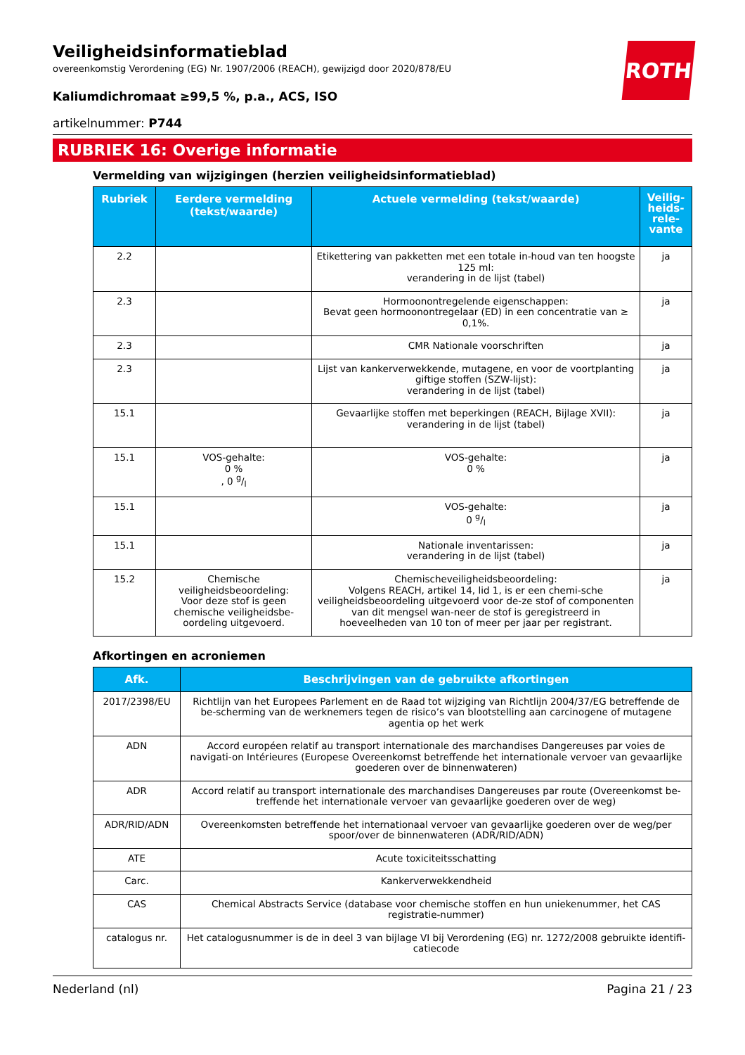ROTH
Veiligheidsinformatieblad
overeenkomstig Verordening (EG) Nr. 1907/2006 (REACH), gewijzigd door 2020/878/EU
Kaliumdichromaat ≥99,5 %, p.a., ACS, ISO
artikelnummer: P744
RUBRIEK 16: Overige informatie
Vermelding van wijzigingen (herzien veiligheidsinformatieblad)
| Rubriek | Eerdere vermelding (tekst/waarde) | Actuele vermelding (tekst/waarde) | Veilig-heids-rele-vante |
| --- | --- | --- | --- |
| 2.2 | | Etikettering van pakketten met een totale in-houd van ten hoogste 125 ml: verandering in de lijst (tabel) | ja |
| 2.3 | | Hormoonontregelende eigenschappen: Bevat geen hormoonontregelaar (ED) in een concentratie van ≥ 0,1%. | ja |
| 2.3 | | CMR Nationale voorschriften | ja |
| 2.3 | | Lijst van kankerverwekkende, mutagene, en voor de voortplanting giftige stoffen (SZW-lijst): verandering in de lijst (tabel) | ja |
| 15.1 | | Gevaarlijke stoffen met beperkingen (REACH, Bijlage XVII): verandering in de lijst (tabel) | ja |
| 15.1 | VOS-gehalte: 0 % , 0 g/l | VOS-gehalte: 0 % | ja |
| 15.1 | | VOS-gehalte: 0 g/l | ja |
| 15.1 | | Nationale inventarissen: verandering in de lijst (tabel) | ja |
| 15.2 | Chemische veiligheidsbeoordeling: Voor deze stof is geen chemische veiligheidsbe-oordeling uitgevoerd. | Chemischeveiligheidsbeoordeling: Volgens REACH, artikel 14, lid 1, is er een chemi-sche veiligheidsbeoordeling uitgevoerd voor de-ze stof of componenten van dit mengsel wan-neer de stof is geregistreerd in hoeveelheden van 10 ton of meer per jaar per registrant. | ja |
Afkortingen en acroniemen
| Afk. | Beschrijvingen van de gebruikte afkortingen |
| --- | --- |
| 2017/2398/EU | Richtlijn van het Europees Parlement en de Raad tot wijziging van Richtlijn 2004/37/EG betreffende de be-scherming van de werknemers tegen de risico’s van blootstelling aan carcinogene of mutagene agentia op het werk |
| ADN | Accord européen relatif au transport internationale des marchandises Dangereuses par voies de navigati-on Intérieures (Europese Overeenkomst betreffende het internationale vervoer van gevaarlijke goederen over de binnenwateren) |
| ADR | Accord relatif au transport internationale des marchandises Dangereuses par route (Overeenkomst be-treffende het internationale vervoer van gevaarlijke goederen over de weg) |
| ADR/RID/ADN | Overeenkomsten betreffende het internationaal vervoer van gevaarlijke goederen over de weg/per spoor/over de binnenwateren (ADR/RID/ADN) |
| ATE | Acute toxiciteitsschatting |
| Carc. | Kankerverwekkendheid |
| CAS | Chemical Abstracts Service (database voor chemische stoffen en hun uniekenummer, het CAS registratie-nummer) |
| catalogus nr. | Het catalogusnummer is de in deel 3 van bijlage VI bij Verordening (EG) nr. 1272/2008 gebruikte identifi-catiecode |
Nederland (nl) Pagina 21 / 23